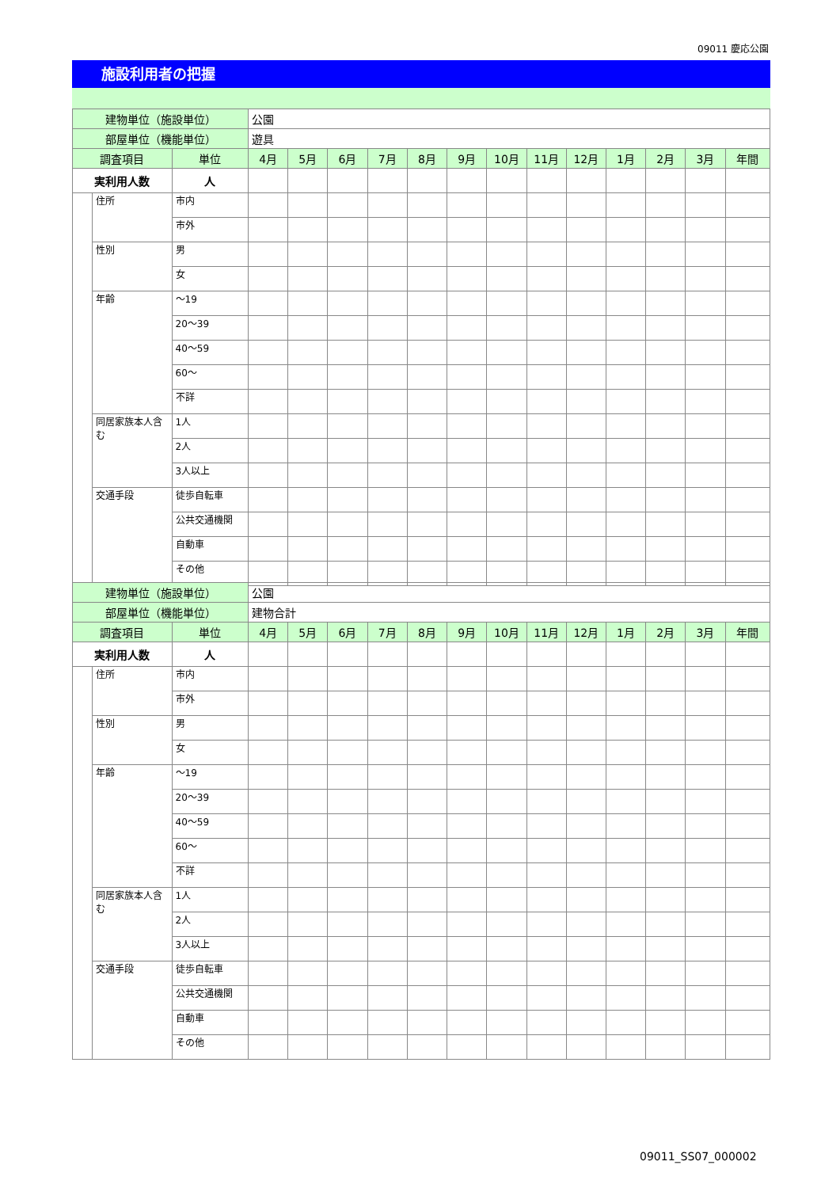09011 慶応公園
施設利用者の把握
| 建物単位（施設単位） | | | 公園 | | | | | | | | | | | | |
| 部屋単位（機能単位） | | | 遊具 | | | | | | | | | | | | |
| 調査項目 | | 単位 | 4月 | 5月 | 6月 | 7月 | 8月 | 9月 | 10月 | 11月 | 12月 | 1月 | 2月 | 3月 | 年間 |
| 実利用人数 | | 人 | | | | | | | | | | | | | |
| | 住所 | 市内 | | | | | | | | | | | | | |
| | | 市外 | | | | | | | | | | | | | |
| | 性別 | 男 | | | | | | | | | | | | | |
| | | 女 | | | | | | | | | | | | | |
| | 年齢 | ～19 | | | | | | | | | | | | | |
| | | 20～39 | | | | | | | | | | | | | |
| | | 40～59 | | | | | | | | | | | | | |
| | | 60～ | | | | | | | | | | | | | |
| | | 不詳 | | | | | | | | | | | | | |
| | 同居家族本人含む | 1人 | | | | | | | | | | | | | |
| | | 2人 | | | | | | | | | | | | | |
| | | 3人以上 | | | | | | | | | | | | | |
| | 交通手段 | 徒歩自転車 | | | | | | | | | | | | | |
| | | 公共交通機関 | | | | | | | | | | | | | |
| | | 自動車 | | | | | | | | | | | | | |
| | | その他 | | | | | | | | | | | | | |
| 建物単位（施設単位） | | | 公園 | | | | | | | | | | | | |
| 部屋単位（機能単位） | | | 建物合計 | | | | | | | | | | | | |
| 調査項目 | | 単位 | 4月 | 5月 | 6月 | 7月 | 8月 | 9月 | 10月 | 11月 | 12月 | 1月 | 2月 | 3月 | 年間 |
| 実利用人数 | | 人 | | | | | | | | | | | | | |
| | 住所 | 市内 | | | | | | | | | | | | | |
| | | 市外 | | | | | | | | | | | | | |
| | 性別 | 男 | | | | | | | | | | | | | |
| | | 女 | | | | | | | | | | | | | |
| | 年齢 | ～19 | | | | | | | | | | | | | |
| | | 20～39 | | | | | | | | | | | | | |
| | | 40～59 | | | | | | | | | | | | | |
| | | 60～ | | | | | | | | | | | | | |
| | | 不詳 | | | | | | | | | | | | | |
| | 同居家族本人含む | 1人 | | | | | | | | | | | | | |
| | | 2人 | | | | | | | | | | | | | |
| | | 3人以上 | | | | | | | | | | | | | |
| | 交通手段 | 徒歩自転車 | | | | | | | | | | | | | |
| | | 公共交通機関 | | | | | | | | | | | | | |
| | | 自動車 | | | | | | | | | | | | | |
| | | その他 | | | | | | | | | | | | | |
09011_SS07_000002